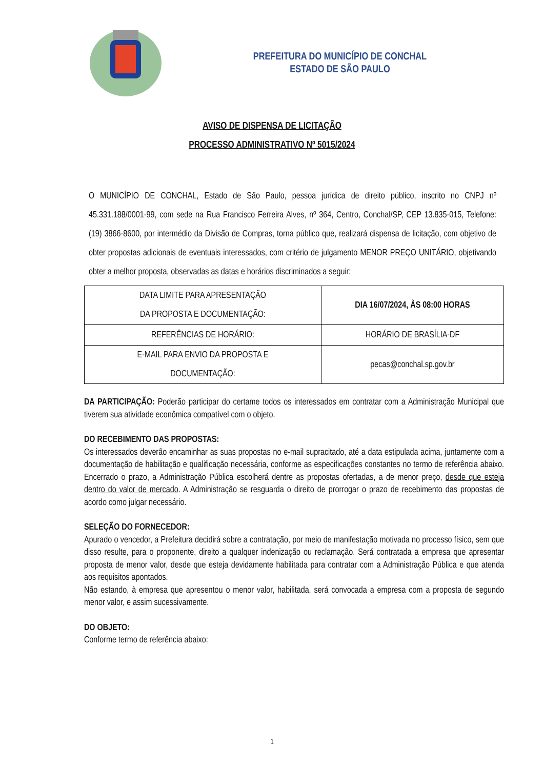PREFEITURA DO MUNICÍPIO DE CONCHAL
ESTADO DE SÃO PAULO
AVISO DE DISPENSA DE LICITAÇÃO
PROCESSO ADMINISTRATIVO Nº 5015/2024
O MUNICÍPIO DE CONCHAL, Estado de São Paulo, pessoa jurídica de direito público, inscrito no CNPJ nº 45.331.188/0001-99, com sede na Rua Francisco Ferreira Alves, nº 364, Centro, Conchal/SP, CEP 13.835-015, Telefone: (19) 3866-8600, por intermédio da Divisão de Compras, torna público que, realizará dispensa de licitação, com objetivo de obter propostas adicionais de eventuais interessados, com critério de julgamento MENOR PREÇO UNITÁRIO, objetivando obter a melhor proposta, observadas as datas e horários discriminados a seguir:
| DATA LIMITE PARA APRESENTAÇÃO DA PROPOSTA E DOCUMENTAÇÃO: | DIA 16/07/2024, ÀS 08:00 HORAS |
| REFERÊNCIAS DE HORÁRIO: | HORÁRIO DE BRASÍLIA-DF |
| E-MAIL PARA ENVIO DA PROPOSTA E DOCUMENTAÇÃO: | pecas@conchal.sp.gov.br |
DA PARTICIPAÇÃO: Poderão participar do certame todos os interessados em contratar com a Administração Municipal que tiverem sua atividade econômica compatível com o objeto.
DO RECEBIMENTO DAS PROPOSTAS:
Os interessados deverão encaminhar as suas propostas no e-mail supracitado, até a data estipulada acima, juntamente com a documentação de habilitação e qualificação necessária, conforme as especificações constantes no termo de referência abaixo. Encerrado o prazo, a Administração Pública escolherá dentre as propostas ofertadas, a de menor preço, desde que esteja dentro do valor de mercado. A Administração se resguarda o direito de prorrogar o prazo de recebimento das propostas de acordo como julgar necessário.
SELEÇÃO DO FORNECEDOR:
Apurado o vencedor, a Prefeitura decidirá sobre a contratação, por meio de manifestação motivada no processo físico, sem que disso resulte, para o proponente, direito a qualquer indenização ou reclamação. Será contratada a empresa que apresentar proposta de menor valor, desde que esteja devidamente habilitada para contratar com a Administração Pública e que atenda aos requisitos apontados.
Não estando, à empresa que apresentou o menor valor, habilitada, será convocada a empresa com a proposta de segundo menor valor, e assim sucessivamente.
DO OBJETO:
Conforme termo de referência abaixo:
1